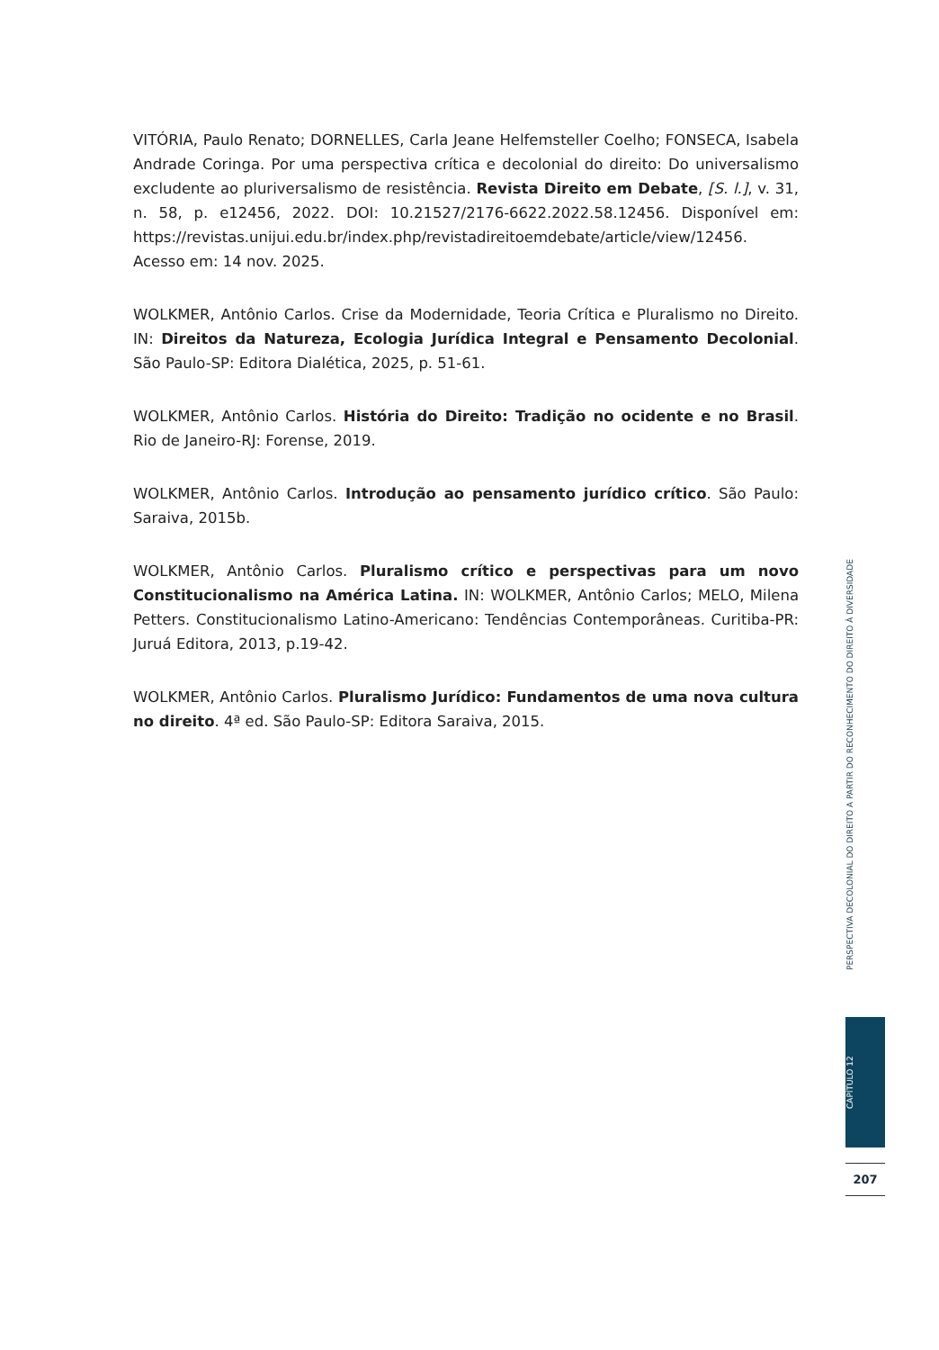VITÓRIA, Paulo Renato; DORNELLES, Carla Jeane Helfemsteller Coelho; FONSECA, Isabela Andrade Coringa. Por uma perspectiva crítica e decolonial do direito: Do universalismo excludente ao pluriversalismo de resistência. Revista Direito em Debate, [S. l.], v. 31, n. 58, p. e12456, 2022. DOI: 10.21527/2176-6622.2022.58.12456. Disponível em: https://revistas.unijui.edu.br/index.php/revistadireitoemdebate/article/view/12456. Acesso em: 14 nov. 2025.
WOLKMER, Antônio Carlos. Crise da Modernidade, Teoria Crítica e Pluralismo no Direito. IN: Direitos da Natureza, Ecologia Jurídica Integral e Pensamento Decolonial. São Paulo-SP: Editora Dialética, 2025, p. 51-61.
WOLKMER, Antônio Carlos. História do Direito: Tradição no ocidente e no Brasil. Rio de Janeiro-RJ: Forense, 2019.
WOLKMER, Antônio Carlos. Introdução ao pensamento jurídico crítico. São Paulo: Saraiva, 2015b.
WOLKMER, Antônio Carlos. Pluralismo crítico e perspectivas para um novo Constitucionalismo na América Latina. IN: WOLKMER, Antônio Carlos; MELO, Milena Petters. Constitucionalismo Latino-Americano: Tendências Contemporâneas. Curitiba-PR: Juruá Editora, 2013, p.19-42.
WOLKMER, Antônio Carlos. Pluralismo Jurídico: Fundamentos de uma nova cultura no direito. 4ª ed. São Paulo-SP: Editora Saraiva, 2015.
PERSPECTIVA DECOLONIAL DO DIREITO A PARTIR DO RECONHECIMENTO DO DIREITO À DIVERSIDADE
CAPÍTULO 12
207